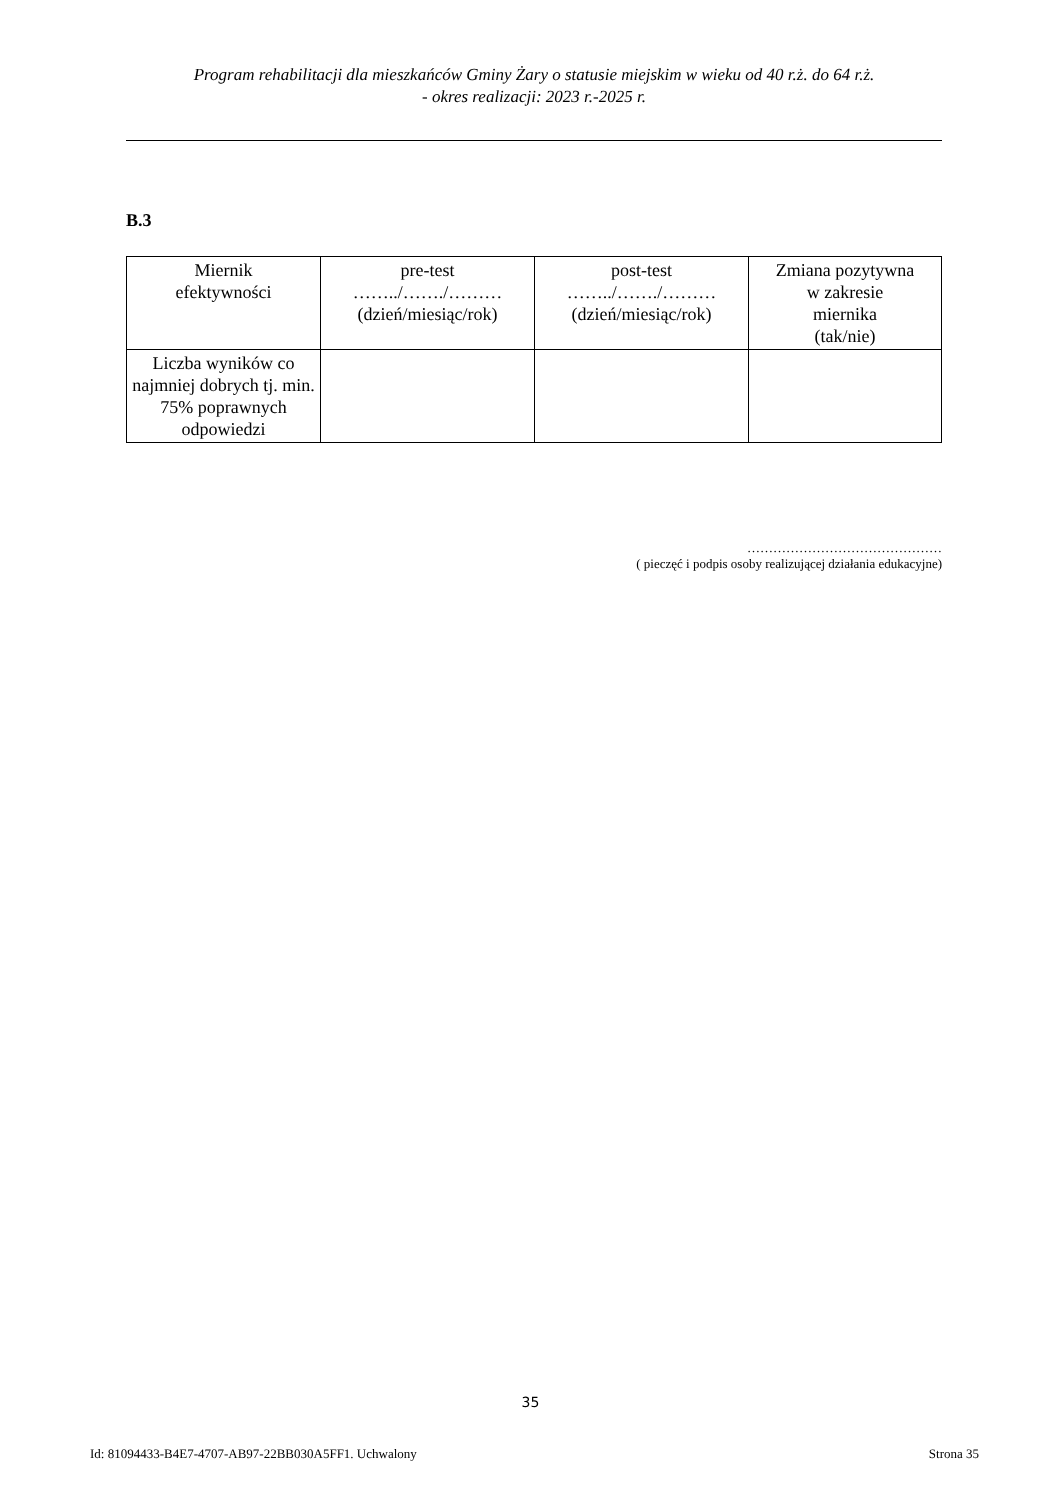Program rehabilitacji dla mieszkańców Gminy Żary o statusie miejskim w wieku od 40 r.ż. do 64 r.ż.
- okres realizacji: 2023 r.-2025 r.
B.3
| Miernik efektywności | pre-test ……../……./……… (dzień/miesiąc/rok) | post-test ……../……./……… (dzień/miesiąc/rok) | Zmiana pozytywna w zakresie miernika (tak/nie) |
| Liczba wyników co najmniej dobrych tj. min. 75% poprawnych odpowiedzi | | | |
………………………………………
( pieczęć i podpis osoby realizującej działania edukacyjne)
35
Id: 81094433-B4E7-4707-AB97-22BB030A5FF1. Uchwalony Strona 35